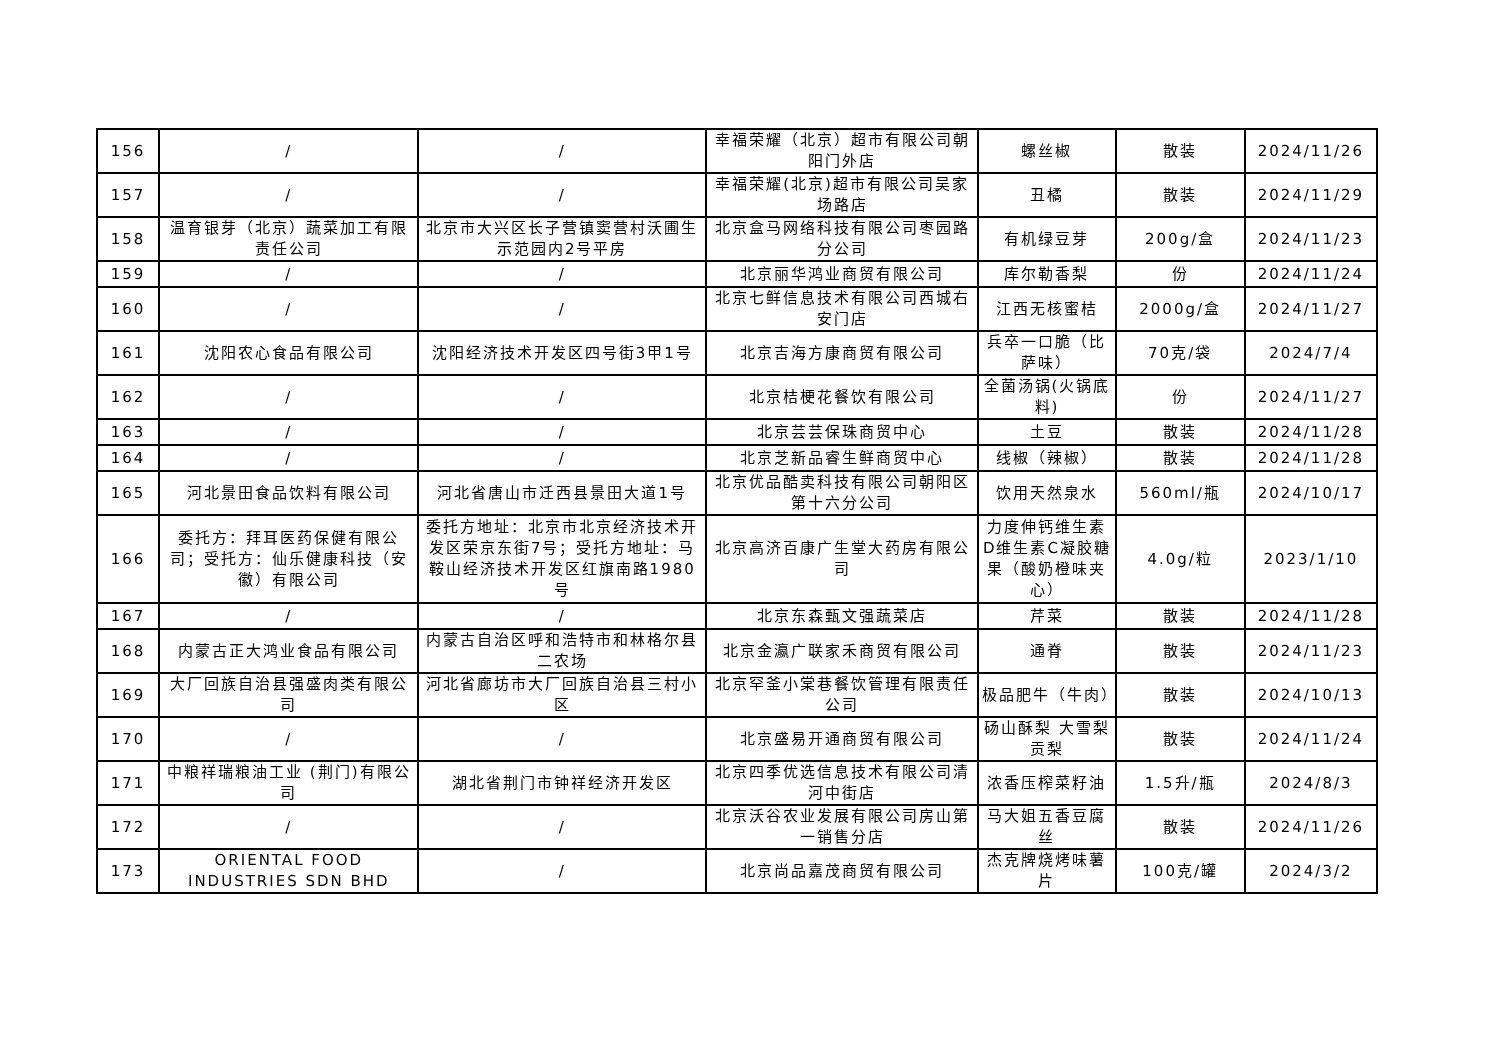| 156 | / | / | 幸福荣耀（北京）超市有限公司朝阳门外店 | 螺丝椒 | 散装 | 2024/11/26 |
| 157 | / | / | 幸福荣耀(北京)超市有限公司吴家场路店 | 丑橘 | 散装 | 2024/11/29 |
| 158 | 温育银芽（北京）蔬菜加工有限责任公司 | 北京市大兴区长子营镇窦营村沃圃生示范园内2号平房 | 北京盒马网络科技有限公司枣园路分公司 | 有机绿豆芽 | 200g/盒 | 2024/11/23 |
| 159 | / | / | 北京丽华鸿业商贸有限公司 | 库尔勒香梨 | 份 | 2024/11/24 |
| 160 | / | / | 北京七鲜信息技术有限公司西城右安门店 | 江西无核蜜桔 | 2000g/盒 | 2024/11/27 |
| 161 | 沈阳农心食品有限公司 | 沈阳经济技术开发区四号街3甲1号 | 北京吉海方康商贸有限公司 | 兵卒一口脆（比萨味） | 70克/袋 | 2024/7/4 |
| 162 | / | / | 北京桔梗花餐饮有限公司 | 全菌汤锅(火锅底料) | 份 | 2024/11/27 |
| 163 | / | / | 北京芸芸保珠商贸中心 | 土豆 | 散装 | 2024/11/28 |
| 164 | / | / | 北京芝新品睿生鲜商贸中心 | 线椒（辣椒） | 散装 | 2024/11/28 |
| 165 | 河北景田食品饮料有限公司 | 河北省唐山市迁西县景田大道1号 | 北京优品酷卖科技有限公司朝阳区第十六分公司 | 饮用天然泉水 | 560ml/瓶 | 2024/10/17 |
| 166 | 委托方：拜耳医药保健有限公司；受托方：仙乐健康科技（安徽）有限公司 | 委托方地址：北京市北京经济技术开发区荣京东街7号；受托方地址：马鞍山经济技术开发区红旗南路1980号 | 北京高济百康广生堂大药房有限公司 | 力度伸钙维生素D维生素C凝胶糖果（酸奶橙味夹心） | 4.0g/粒 | 2023/1/10 |
| 167 | / | / | 北京东森甄文强蔬菜店 | 芹菜 | 散装 | 2024/11/28 |
| 168 | 内蒙古正大鸿业食品有限公司 | 内蒙古自治区呼和浩特市和林格尔县二农场 | 北京金瀛广联家禾商贸有限公司 | 通脊 | 散装 | 2024/11/23 |
| 169 | 大厂回族自治县强盛肉类有限公司 | 河北省廊坊市大厂回族自治县三村小区 | 北京罕釜小棠巷餐饮管理有限责任公司 | 极品肥牛（牛肉） | 散装 | 2024/10/13 |
| 170 | / | / | 北京盛易开通商贸有限公司 | 砀山酥梨 大雪梨 贡梨 | 散装 | 2024/11/24 |
| 171 | 中粮祥瑞粮油工业 (荆门)有限公司 | 湖北省荆门市钟祥经济开发区 | 北京四季优选信息技术有限公司清河中街店 | 浓香压榨菜籽油 | 1.5升/瓶 | 2024/8/3 |
| 172 | / | / | 北京沃谷农业发展有限公司房山第一销售分店 | 马大姐五香豆腐丝 | 散装 | 2024/11/26 |
| 173 | ORIENTAL FOOD INDUSTRIES SDN BHD | / | 北京尚品嘉茂商贸有限公司 | 杰克牌烧烤味薯片 | 100克/罐 | 2024/3/2 |